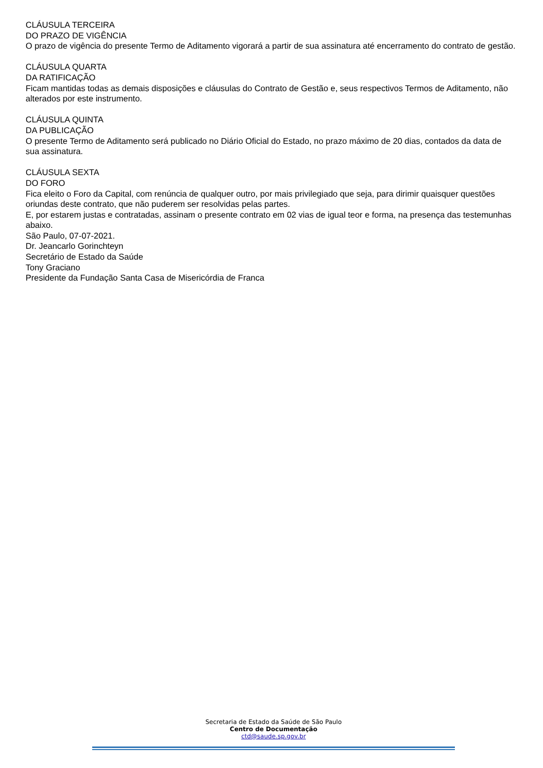CLÁUSULA TERCEIRA
DO PRAZO DE VIGÊNCIA
O prazo de vigência do presente Termo de Aditamento vigorará a partir de sua assinatura até encerramento do contrato de gestão.
CLÁUSULA QUARTA
DA RATIFICAÇÃO
Ficam mantidas todas as demais disposições e cláusulas do Contrato de Gestão e, seus respectivos Termos de Aditamento, não alterados por este instrumento.
CLÁUSULA QUINTA
DA PUBLICAÇÃO
O presente Termo de Aditamento será publicado no Diário Oficial do Estado, no prazo máximo de 20 dias, contados da data de sua assinatura.
CLÁUSULA SEXTA
DO FORO
Fica eleito o Foro da Capital, com renúncia de qualquer outro, por mais privilegiado que seja, para dirimir quaisquer questões oriundas deste contrato, que não puderem ser resolvidas pelas partes.
E, por estarem justas e contratadas, assinam o presente contrato em 02 vias de igual teor e forma, na presença das testemunhas abaixo.
São Paulo, 07-07-2021.
Dr. Jeancarlo Gorinchteyn
Secretário de Estado da Saúde
Tony Graciano
Presidente da Fundação Santa Casa de Misericórdia de Franca
Secretaria de Estado da Saúde de São Paulo
Centro de Documentação
ctd@saude.sp.gov.br